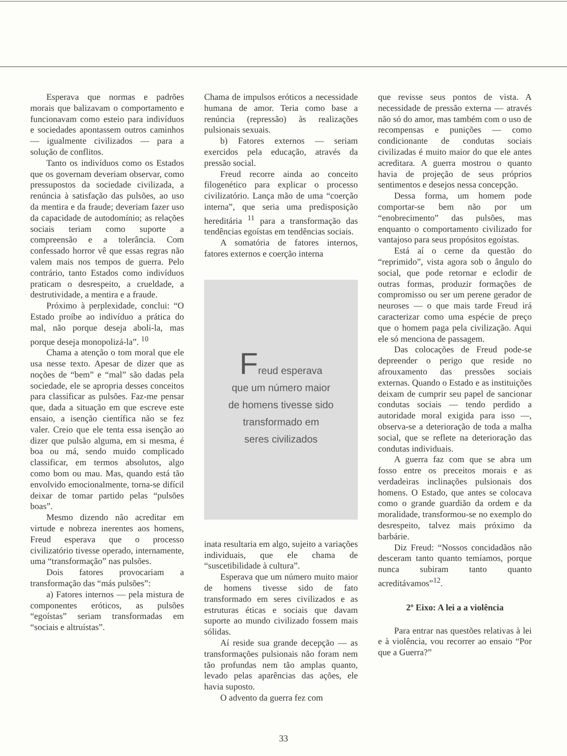Esperava que normas e padrões morais que balizavam o comportamento e funcionavam como esteio para indivíduos e sociedades apontassem outros caminhos — igualmente civilizados — para a solução de conflitos.
Tanto os indivíduos como os Estados que os governam deveriam observar, como pressupostos da sociedade civilizada, a renúncia à satisfação das pulsões, ao uso da mentira e da fraude; deveriam fazer uso da capacidade de autodomínio; as relações sociais teriam como suporte a compreensão e a tolerância. Com confessado horror vê que essas regras não valem mais nos tempos de guerra. Pelo contrário, tanto Estados como indivíduos praticam o desrespeito, a crueldade, a destrutividade, a mentira e a fraude.
Próximo à perplexidade, conclui: “O Estado proíbe ao indivíduo a prática do mal, não porque deseja aboli-la, mas porque deseja monopolizá-la”. <sup>10</sup>
Chama a atenção o tom moral que ele usa nesse texto. Apesar de dizer que as noções de “bem” e “mal” são dadas pela sociedade, ele se apropria desses conceitos para classificar as pulsões. Faz-me pensar que, dada a situação em que escreve este ensaio, a isenção científica não se fez valer. Creio que ele tenta essa isenção ao dizer que pulsão alguma, em si mesma, é boa ou má, sendo muido complicado classificar, em termos absolutos, algo como bom ou mau. Mas, quando está tão envolvido emocionalmente, torna-se difícil deixar de tomar partido pelas “pulsões boas”.
Mesmo dizendo não acreditar em virtude e nobreza inerentes aos homens, Freud esperava que o processo civilizatório tivesse operado, internamente, uma “transformação” nas pulsões.
Dois fatores provocariam a transformação das “más pulsões”:
a) Fatores internos — pela mistura de componentes eróticos, as pulsões “egoístas” seriam transformadas em “sociais e altruístas”.
Chama de impulsos eróticos a necessidade humana de amor. Teria como base a renúncia (repressão) às realizações pulsionais sexuais.
b) Fatores externos — seriam exercidos pela educação, através da pressão social.
Freud recorre ainda ao conceito filogenético para explicar o processo civilizatório. Lança mão de uma “coerção interna”, que seria uma predisposição hereditária <sup>11</sup> para a transformação das tendências egoístas em tendências sociais.
A somatória de fatores internos, fatores externos e coerção interna
Freud esperava
que um número maior
de homens tivesse sido
transformado em
seres civilizados
inata resultaria em algo, sujeito a variações individuais, que ele chama de “suscetibilidade à cultura”.
Esperava que um número muito maior de homens tivesse sido de fato transformado em seres civilizados e as estruturas éticas e sociais que davam suporte ao mundo civilizado fossem mais sólidas.
Aí reside sua grande decepção — as transformações pulsionais não foram nem tão profundas nem tão amplas quanto, levado pelas aparências das ações, ele havia suposto.
O advento da guerra fez com
que revisse seus pontos de vista. A necessidade de pressão externa — através não só do amor, mas também com o uso de recompensas e punições — como condicionante de condutas sociais civilizadas é muito maior do que ele antes acreditara. A guerra mostrou o quanto havia de projeção de seus próprios sentimentos e desejos nessa concepção.
Dessa forma, um homem pode comportar-se bem não por um “enobrecimento” das pulsões, mas enquanto o comportamento civilizado for vantajoso para seus propósitos egoístas.
Está aí o cerne da questão do “reprimido”, vista agora sob o ângulo do social, que pode retornar e eclodir de outras formas, produzir formações de compromisso ou ser um perene gerador de neuroses — o que mais tarde Freud irá caracterizar como uma espécie de preço que o homem paga pela civilização. Aqui ele só menciona de passagem.
Das colocações de Freud pode-se depreender o perigo que reside no afrouxamento das pressões sociais externas. Quando o Estado e as instituições deixam de cumprir seu papel de sancionar condutas sociais — tendo perdido a autoridade moral exigida para isso —, observa-se a deterioração de toda a malha social, que se reflete na deterioração das condutas individuais.
A guerra faz com que se abra um fosso entre os preceitos morais e as verdadeiras inclinações pulsionais dos homens. O Estado, que antes se colocava como o grande guardião da ordem e da moralidade, transformou-se no exemplo do desrespeito, talvez mais próximo da barbárie.
Diz Freud: “Nossos concidadãos não desceram tanto quanto temíamos, porque nunca subiram tanto quanto acreditávamos”<sup>12</sup>.
2º Eixo: A lei a a violência
Para entrar nas questões relativas à lei e à violência, vou recorrer ao ensaio “Por que a Guerra?”
33